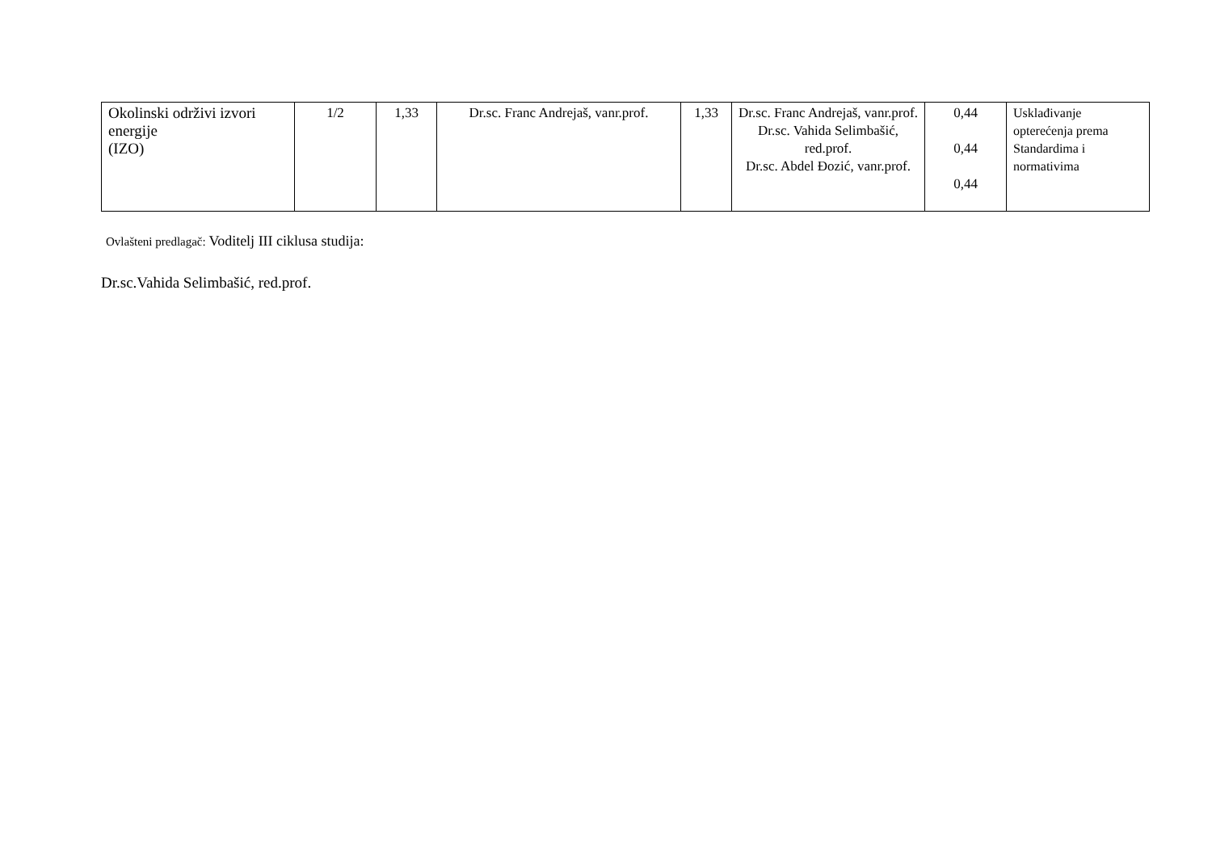| Okolinski održivi izvori energije (IZO) | 1/2 | 1,33 | Dr.sc. Franc Andrejaš, vanr.prof. | 1,33 | Dr.sc. Franc Andrejaš, vanr.prof. Dr.sc. Vahida Selimbašić, red.prof. Dr.sc. Abdel Đozić, vanr.prof. | 0,44 0,44 0,44 | Usklađivanje opterećenja prema Standardima i normativima |
Ovlašteni predlagač: Voditelj III ciklusa studija:
Dr.sc.Vahida Selimbašić, red.prof.